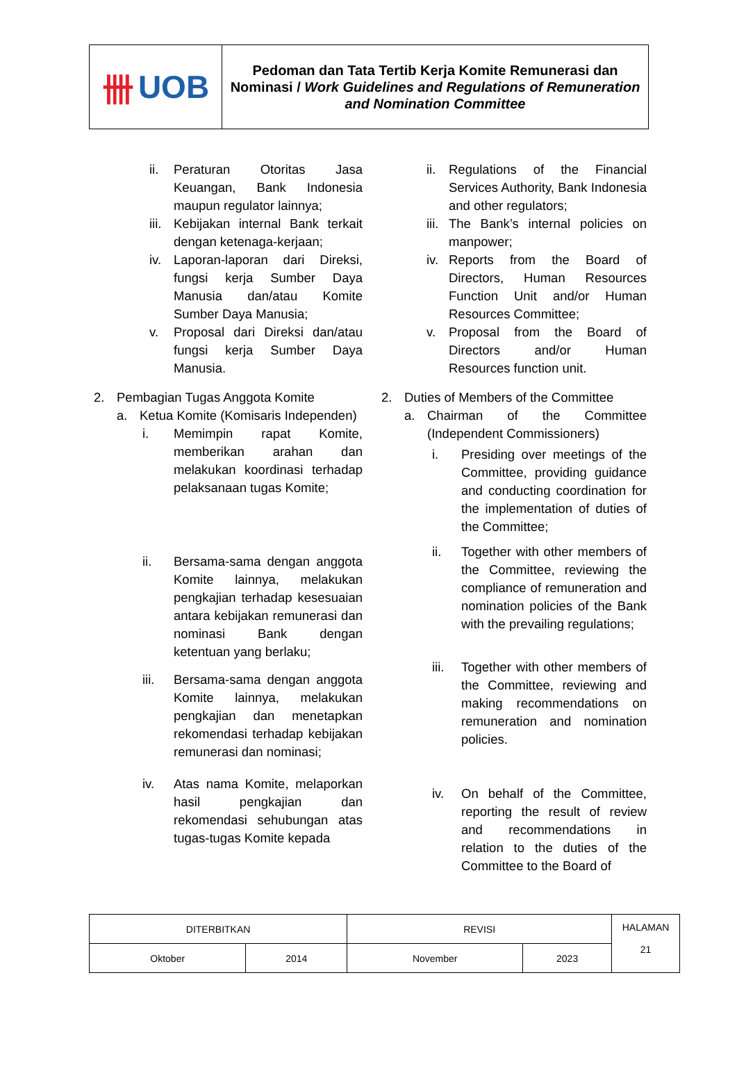卌 UOB
Pedoman dan Tata Tertib Kerja Komite Remunerasi dan Nominasi / Work Guidelines and Regulations of Remuneration and Nomination Committee
ii. Peraturan Otoritas Jasa Keuangan, Bank Indonesia maupun regulator lainnya;
iii. Kebijakan internal Bank terkait dengan ketenaga-kerjaan;
iv. Laporan-laporan dari Direksi, fungsi kerja Sumber Daya Manusia dan/atau Komite Sumber Daya Manusia;
v. Proposal dari Direksi dan/atau fungsi kerja Sumber Daya Manusia.
2. Pembagian Tugas Anggota Komite
a. Ketua Komite (Komisaris Independen)
i. Memimpin rapat Komite, memberikan arahan dan melakukan koordinasi terhadap pelaksanaan tugas Komite;
ii. Bersama-sama dengan anggota Komite lainnya, melakukan pengkajian terhadap kesesuaian antara kebijakan remunerasi dan nominasi Bank dengan ketentuan yang berlaku;
iii. Bersama-sama dengan anggota Komite lainnya, melakukan pengkajian dan menetapkan rekomendasi terhadap kebijakan remunerasi dan nominasi;
iv. Atas nama Komite, melaporkan hasil pengkajian dan rekomendasi sehubungan atas tugas-tugas Komite kepada
ii. Regulations of the Financial Services Authority, Bank Indonesia and other regulators;
iii. The Bank’s internal policies on manpower;
iv. Reports from the Board of Directors, Human Resources Function Unit and/or Human Resources Committee;
v. Proposal from the Board of Directors and/or Human Resources function unit.
2. Duties of Members of the Committee
a. Chairman of the Committee (Independent Commissioners)
i. Presiding over meetings of the Committee, providing guidance and conducting coordination for the implementation of duties of the Committee;
ii. Together with other members of the Committee, reviewing the compliance of remuneration and nomination policies of the Bank with the prevailing regulations;
iii. Together with other members of the Committee, reviewing and making recommendations on remuneration and nomination policies.
iv. On behalf of the Committee, reporting the result of review and recommendations in relation to the duties of the Committee to the Board of
| DITERBITKAN | | REVISI | | HALAMAN 21 |
| Oktober | 2014 | November | 2023 | |